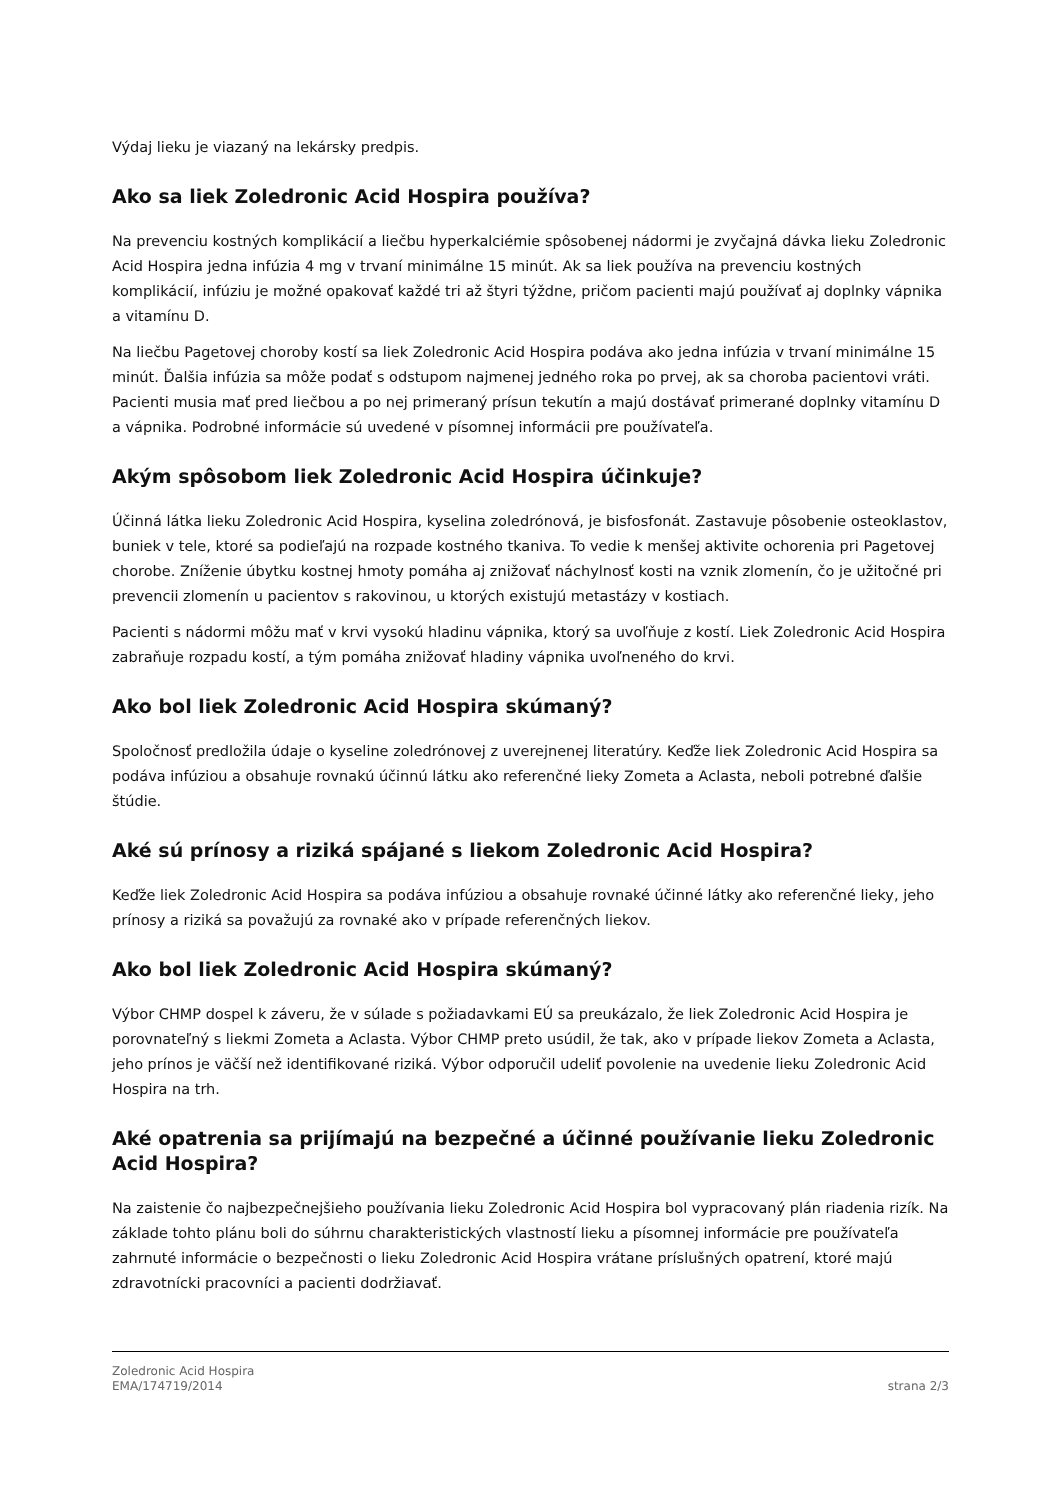Výdaj lieku je viazaný na lekársky predpis.
Ako sa liek Zoledronic Acid Hospira používa?
Na prevenciu kostných komplikácií a liečbu hyperkalciémie spôsobenej nádormi je zvyčajná dávka lieku Zoledronic Acid Hospira jedna infúzia 4 mg v trvaní minimálne 15 minút. Ak sa liek používa na prevenciu kostných komplikácií, infúziu je možné opakovať každé tri až štyri týždne, pričom pacienti majú používať aj doplnky vápnika a vitamínu D.
Na liečbu Pagetovej choroby kostí sa liek Zoledronic Acid Hospira podáva ako jedna infúzia v trvaní minimálne 15 minút. Ďalšia infúzia sa môže podať s odstupom najmenej jedného roka po prvej, ak sa choroba pacientovi vráti. Pacienti musia mať pred liečbou a po nej primeraný prísun tekutín a majú dostávať primerané doplnky vitamínu D a vápnika. Podrobné informácie sú uvedené v písomnej informácii pre používateľa.
Akým spôsobom liek Zoledronic Acid Hospira účinkuje?
Účinná látka lieku Zoledronic Acid Hospira, kyselina zoledrónová, je bisfosfonát. Zastavuje pôsobenie osteoklastov, buniek v tele, ktoré sa podieľajú na rozpade kostného tkaniva. To vedie k menšej aktivite ochorenia pri Pagetovej chorobe. Zníženie úbytku kostnej hmoty pomáha aj znižovať náchylnosť kosti na vznik zlomenín, čo je užitočné pri prevencii zlomenín u pacientov s rakovinou, u ktorých existujú metastázy v kostiach.
Pacienti s nádormi môžu mať v krvi vysokú hladinu vápnika, ktorý sa uvoľňuje z kostí. Liek Zoledronic Acid Hospira zabraňuje rozpadu kostí, a tým pomáha znižovať hladiny vápnika uvoľneného do krvi.
Ako bol liek Zoledronic Acid Hospira skúmaný?
Spoločnosť predložila údaje o kyseline zoledrónovej z uverejnenej literatúry. Keďže liek Zoledronic Acid Hospira sa podáva infúziou a obsahuje rovnakú účinnú látku ako referenčné lieky Zometa a Aclasta, neboli potrebné ďalšie štúdie.
Aké sú prínosy a riziká spájané s liekom Zoledronic Acid Hospira?
Keďže liek Zoledronic Acid Hospira sa podáva infúziou a obsahuje rovnaké účinné látky ako referenčné lieky, jeho prínosy a riziká sa považujú za rovnaké ako v prípade referenčných liekov.
Ako bol liek Zoledronic Acid Hospira skúmaný?
Výbor CHMP dospel k záveru, že v súlade s požiadavkami EÚ sa preukázalo, že liek Zoledronic Acid Hospira je porovnateľný s liekmi Zometa a Aclasta. Výbor CHMP preto usúdil, že tak, ako v prípade liekov Zometa a Aclasta, jeho prínos je väčší než identifikované riziká. Výbor odporučil udeliť povolenie na uvedenie lieku Zoledronic Acid Hospira na trh.
Aké opatrenia sa prijímajú na bezpečné a účinné používanie lieku Zoledronic Acid Hospira?
Na zaistenie čo najbezpečnejšieho používania lieku Zoledronic Acid Hospira bol vypracovaný plán riadenia rizík. Na základe tohto plánu boli do súhrnu charakteristických vlastností lieku a písomnej informácie pre používateľa zahrnuté informácie o bezpečnosti o lieku Zoledronic Acid Hospira vrátane príslušných opatrení, ktoré majú zdravotnícki pracovníci a pacienti dodržiavať.
Zoledronic Acid Hospira
EMA/174719/2014
strana 2/3